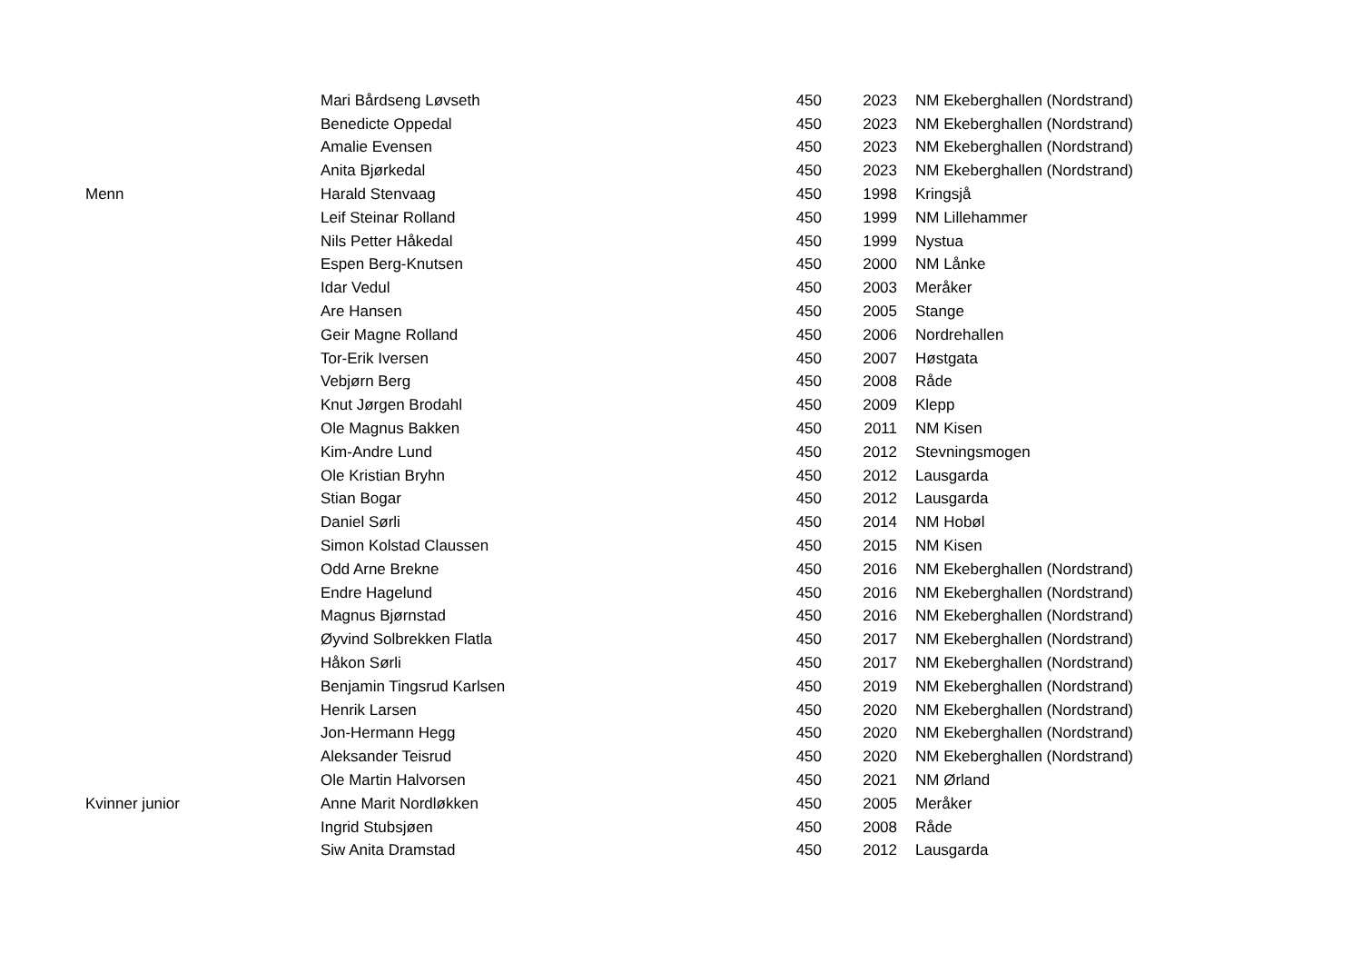| | Mari Bårdseng Løvseth | 450 | 2023 | NM Ekeberghallen (Nordstrand) |
| | Benedicte Oppedal | 450 | 2023 | NM Ekeberghallen (Nordstrand) |
| | Amalie Evensen | 450 | 2023 | NM Ekeberghallen (Nordstrand) |
| | Anita Bjørkedal | 450 | 2023 | NM Ekeberghallen (Nordstrand) |
| Menn | Harald Stenvaag | 450 | 1998 | Kringsjå |
| | Leif Steinar Rolland | 450 | 1999 | NM Lillehammer |
| | Nils Petter Håkedal | 450 | 1999 | Nystua |
| | Espen Berg-Knutsen | 450 | 2000 | NM Lånke |
| | Idar Vedul | 450 | 2003 | Meråker |
| | Are Hansen | 450 | 2005 | Stange |
| | Geir Magne Rolland | 450 | 2006 | Nordrehallen |
| | Tor-Erik Iversen | 450 | 2007 | Høstgata |
| | Vebjørn Berg | 450 | 2008 | Råde |
| | Knut Jørgen Brodahl | 450 | 2009 | Klepp |
| | Ole Magnus Bakken | 450 | 2011 | NM Kisen |
| | Kim-Andre Lund | 450 | 2012 | Stevningsmogen |
| | Ole Kristian Bryhn | 450 | 2012 | Lausgarda |
| | Stian Bogar | 450 | 2012 | Lausgarda |
| | Daniel Sørli | 450 | 2014 | NM Hobøl |
| | Simon Kolstad Claussen | 450 | 2015 | NM Kisen |
| | Odd Arne Brekne | 450 | 2016 | NM Ekeberghallen (Nordstrand) |
| | Endre Hagelund | 450 | 2016 | NM Ekeberghallen (Nordstrand) |
| | Magnus Bjørnstad | 450 | 2016 | NM Ekeberghallen (Nordstrand) |
| | Øyvind Solbrekken Flatla | 450 | 2017 | NM Ekeberghallen (Nordstrand) |
| | Håkon Sørli | 450 | 2017 | NM Ekeberghallen (Nordstrand) |
| | Benjamin Tingsrud Karlsen | 450 | 2019 | NM Ekeberghallen (Nordstrand) |
| | Henrik Larsen | 450 | 2020 | NM Ekeberghallen (Nordstrand) |
| | Jon-Hermann Hegg | 450 | 2020 | NM Ekeberghallen (Nordstrand) |
| | Aleksander Teisrud | 450 | 2020 | NM Ekeberghallen (Nordstrand) |
| | Ole Martin Halvorsen | 450 | 2021 | NM Ørland |
| Kvinner junior | Anne Marit Nordløkken | 450 | 2005 | Meråker |
| | Ingrid Stubsjøen | 450 | 2008 | Råde |
| | Siw Anita Dramstad | 450 | 2012 | Lausgarda |